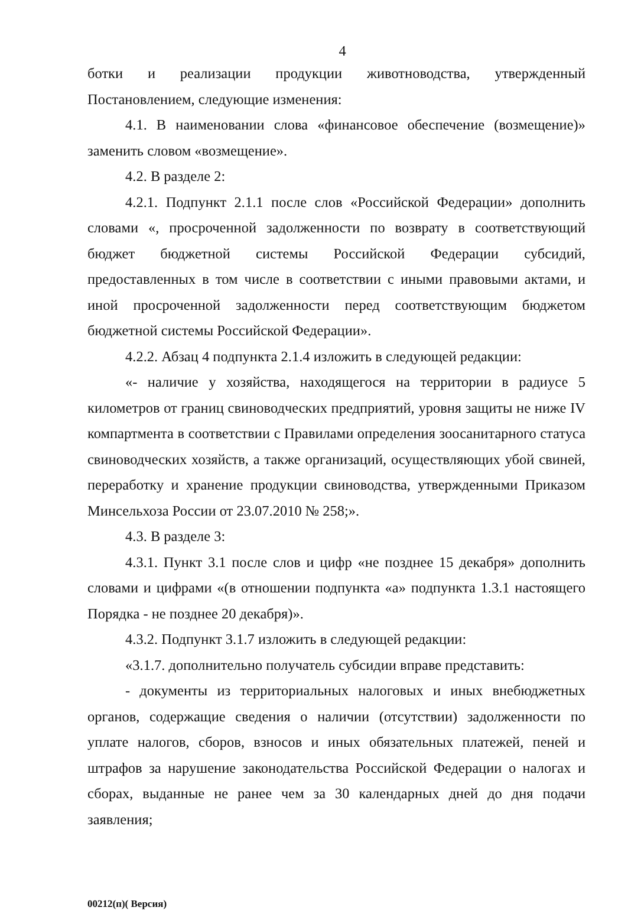4
ботки и реализации продукции животноводства, утвержденный Постановлением, следующие изменения:
4.1. В наименовании слова «финансовое обеспечение (возмещение)» заменить словом «возмещение».
4.2. В разделе 2:
4.2.1. Подпункт 2.1.1 после слов «Российской Федерации» дополнить словами «, просроченной задолженности по возврату в соответствующий бюджет бюджетной системы Российской Федерации субсидий, предоставленных в том числе в соответствии с иными правовыми актами, и иной просроченной задолженности перед соответствующим бюджетом бюджетной системы Российской Федерации».
4.2.2. Абзац 4 подпункта 2.1.4 изложить в следующей редакции:
«- наличие у хозяйства, находящегося на территории в радиусе 5 километров от границ свиноводческих предприятий, уровня защиты не ниже IV компартмента в соответствии с Правилами определения зоосанитарного статуса свиноводческих хозяйств, а также организаций, осуществляющих убой свиней, переработку и хранение продукции свиноводства, утвержденными Приказом Минсельхоза России от 23.07.2010 № 258;».
4.3. В разделе 3:
4.3.1. Пункт 3.1 после слов и цифр «не позднее 15 декабря» дополнить словами и цифрами «(в отношении подпункта «а» подпункта 1.3.1 настоящего Порядка - не позднее 20 декабря)».
4.3.2. Подпункт 3.1.7 изложить в следующей редакции:
«3.1.7. дополнительно получатель субсидии вправе представить:
- документы из территориальных налоговых и иных внебюджетных органов, содержащие сведения о наличии (отсутствии) задолженности по уплате налогов, сборов, взносов и иных обязательных платежей, пеней и штрафов за нарушение законодательства Российской Федерации о налогах и сборах, выданные не ранее чем за 30 календарных дней до дня подачи заявления;
00212(п)( Версия)